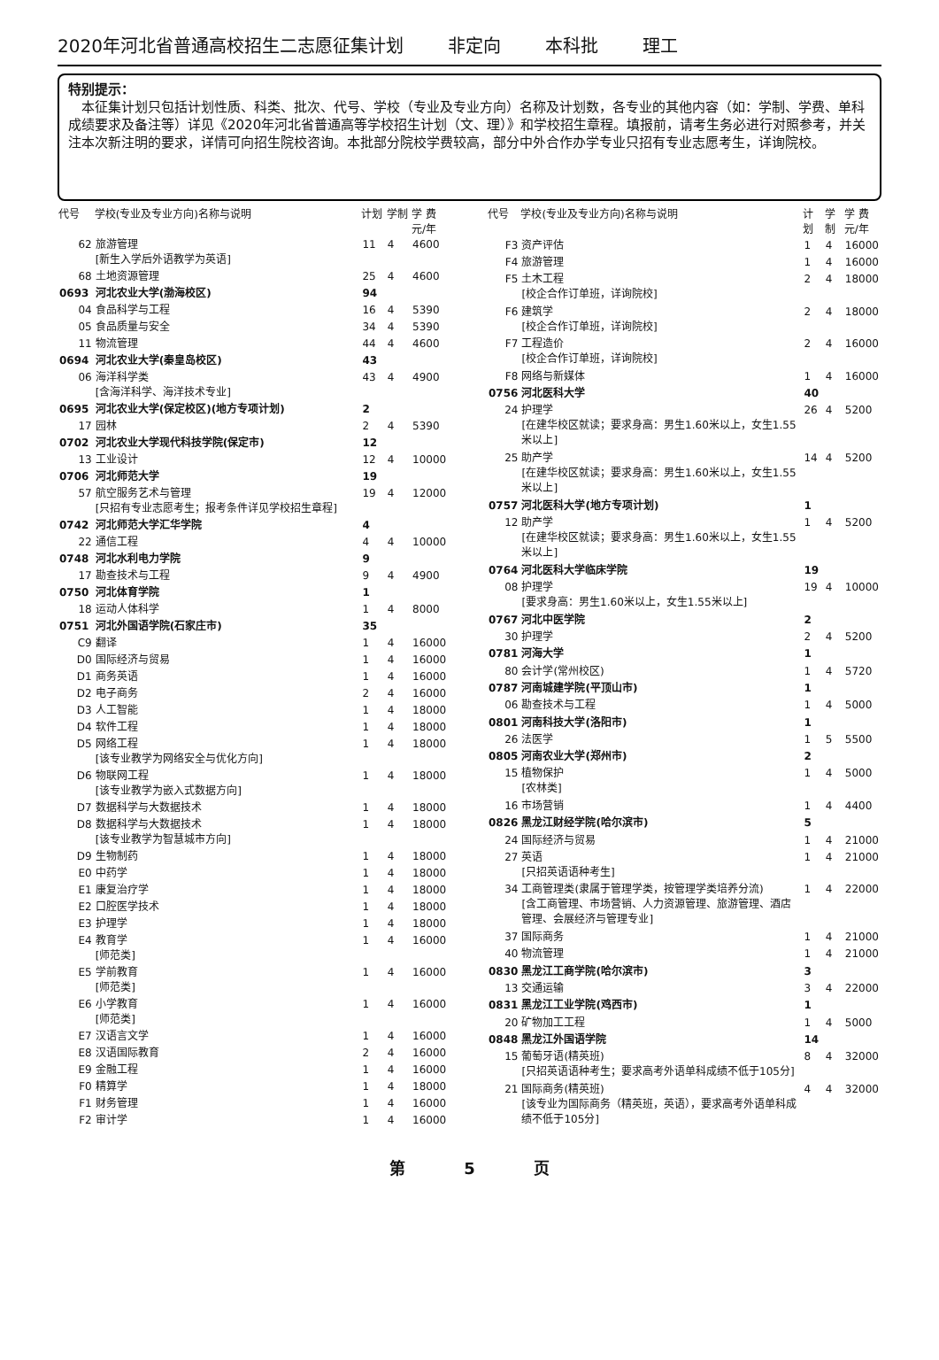2020年河北省普通高校招生二志愿征集计划 非定向 本科批 理工
特别提示：
　本征集计划只包括计划性质、科类、批次、代号、学校（专业及专业方向）名称及计划数，各专业的其他内容（如：学制、学费、单科成绩要求及备注等）详见《2020年河北省普通高等学校招生计划（文、理）》和学校招生章程。填报前，请考生务必进行对照参考，并关注本次新注明的要求，详情可向招生院校咨询。本批部分院校学费较高，部分中外合作办学专业只招有专业志愿考生，详询院校。
| 代号 | 学校(专业及专业方向)名称与说明 | 计划 | 学制 | 学 费 元/年 |
| --- | --- | --- | --- | --- |
| 62 | 旅游管理 [新生入学后外语教学为英语] | 11 | 4 | 4600 |
| 68 | 土地资源管理 | 25 | 4 | 4600 |
| 0693 | 河北农业大学(渤海校区) | 94 | | |
| 04 | 食品科学与工程 | 16 | 4 | 5390 |
| 05 | 食品质量与安全 | 34 | 4 | 5390 |
| 11 | 物流管理 | 44 | 4 | 4600 |
| 0694 | 河北农业大学(秦皇岛校区) | 43 | | |
| 06 | 海洋科学类 [含海洋科学、海洋技术专业] | 43 | 4 | 4900 |
| 0695 | 河北农业大学(保定校区)(地方专项计划) | 2 | | |
| 17 | 园林 | 2 | 4 | 5390 |
| 0702 | 河北农业大学现代科技学院(保定市) | 12 | | |
| 13 | 工业设计 | 12 | 4 | 10000 |
| 0706 | 河北师范大学 | 19 | | |
| 57 | 航空服务艺术与管理 [只招有专业志愿考生；报考条件详见学校招生章程] | 19 | 4 | 12000 |
| 0742 | 河北师范大学汇华学院 | 4 | | |
| 22 | 通信工程 | 4 | 4 | 10000 |
| 0748 | 河北水利电力学院 | 9 | | |
| 17 | 勘查技术与工程 | 9 | 4 | 4900 |
| 0750 | 河北体育学院 | 1 | | |
| 18 | 运动人体科学 | 1 | 4 | 8000 |
| 0751 | 河北外国语学院(石家庄市) | 35 | | |
| C9 | 翻译 | 1 | 4 | 16000 |
| D0 | 国际经济与贸易 | 1 | 4 | 16000 |
| D1 | 商务英语 | 1 | 4 | 16000 |
| D2 | 电子商务 | 2 | 4 | 16000 |
| D3 | 人工智能 | 1 | 4 | 18000 |
| D4 | 软件工程 | 1 | 4 | 18000 |
| D5 | 网络工程 [该专业教学为网络安全与优化方向] | 1 | 4 | 18000 |
| D6 | 物联网工程 [该专业教学为嵌入式数据方向] | 1 | 4 | 18000 |
| D7 | 数据科学与大数据技术 | 1 | 4 | 18000 |
| D8 | 数据科学与大数据技术 [该专业教学为智慧城市方向] | 1 | 4 | 18000 |
| D9 | 生物制药 | 1 | 4 | 18000 |
| E0 | 中药学 | 1 | 4 | 18000 |
| E1 | 康复治疗学 | 1 | 4 | 18000 |
| E2 | 口腔医学技术 | 1 | 4 | 18000 |
| E3 | 护理学 | 1 | 4 | 18000 |
| E4 | 教育学 [师范类] | 1 | 4 | 16000 |
| E5 | 学前教育 [师范类] | 1 | 4 | 16000 |
| E6 | 小学教育 [师范类] | 1 | 4 | 16000 |
| E7 | 汉语言文学 | 1 | 4 | 16000 |
| E8 | 汉语国际教育 | 2 | 4 | 16000 |
| E9 | 金融工程 | 1 | 4 | 16000 |
| F0 | 精算学 | 1 | 4 | 18000 |
| F1 | 财务管理 | 1 | 4 | 16000 |
| F2 | 审计学 | 1 | 4 | 16000 |
| 代号 | 学校(专业及专业方向)名称与说明 | 计划 | 学制 | 学 费 元/年 |
| --- | --- | --- | --- | --- |
| F3 | 资产评估 | 1 | 4 | 16000 |
| F4 | 旅游管理 | 1 | 4 | 16000 |
| F5 | 土木工程 [校企合作订单班，详询院校] | 2 | 4 | 18000 |
| F6 | 建筑学 [校企合作订单班，详询院校] | 2 | 4 | 18000 |
| F7 | 工程造价 [校企合作订单班，详询院校] | 2 | 4 | 16000 |
| F8 | 网络与新媒体 | 1 | 4 | 16000 |
| 0756 | 河北医科大学 | 40 | | |
| 24 | 护理学 [在建华校区就读；要求身高：男生1.60米以上，女生1.55米以上] | 26 | 4 | 5200 |
| 25 | 助产学 [在建华校区就读；要求身高：男生1.60米以上，女生1.55米以上] | 14 | 4 | 5200 |
| 0757 | 河北医科大学(地方专项计划) | 1 | | |
| 12 | 助产学 [在建华校区就读；要求身高：男生1.60米以上，女生1.55米以上] | 1 | 4 | 5200 |
| 0764 | 河北医科大学临床学院 | 19 | | |
| 08 | 护理学 [要求身高：男生1.60米以上，女生1.55米以上] | 19 | 4 | 10000 |
| 0767 | 河北中医学院 | 2 | | |
| 30 | 护理学 | 2 | 4 | 5200 |
| 0781 | 河海大学 | 1 | | |
| 80 | 会计学(常州校区) | 1 | 4 | 5720 |
| 0787 | 河南城建学院(平顶山市) | 1 | | |
| 06 | 勘查技术与工程 | 1 | 4 | 5000 |
| 0801 | 河南科技大学(洛阳市) | 1 | | |
| 26 | 法医学 | 1 | 5 | 5500 |
| 0805 | 河南农业大学(郑州市) | 2 | | |
| 15 | 植物保护 [农林类] | 1 | 4 | 5000 |
| 16 | 市场营销 | 1 | 4 | 4400 |
| 0826 | 黑龙江财经学院(哈尔滨市) | 5 | | |
| 24 | 国际经济与贸易 | 1 | 4 | 21000 |
| 27 | 英语 [只招英语语种考生] | 1 | 4 | 21000 |
| 34 | 工商管理类(隶属于管理学类，按管理学类培养分流) [含工商管理、市场营销、人力资源管理、旅游管理、酒店管理、会展经济与管理专业] | 1 | 4 | 22000 |
| 37 | 国际商务 | 1 | 4 | 21000 |
| 40 | 物流管理 | 1 | 4 | 21000 |
| 0830 | 黑龙江工商学院(哈尔滨市) | 3 | | |
| 13 | 交通运输 | 3 | 4 | 22000 |
| 0831 | 黑龙江工业学院(鸡西市) | 1 | | |
| 20 | 矿物加工工程 | 1 | 4 | 5000 |
| 0848 | 黑龙江外国语学院 | 14 | | |
| 15 | 葡萄牙语(精英班) [只招英语语种考生；要求高考外语单科成绩不低于105分] | 8 | 4 | 32000 |
| 21 | 国际商务(精英班) [该专业为国际商务（精英班，英语），要求高考外语单科成绩不低于105分] | 4 | 4 | 32000 |
第 5 页